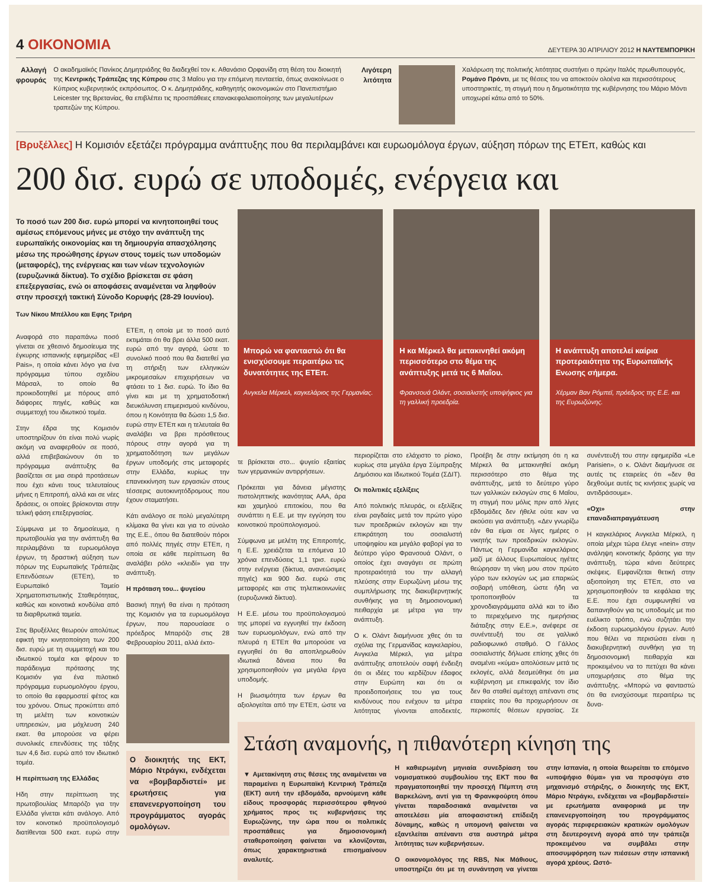4 ΟΙΚΟΝΟΜΙΑ
ΔΕΥΤΕΡΑ 30 ΑΠΡΙΛΙΟΥ 2012 Η ΝΑΥΤΕΜΠΟΡΙΚΗ
Αλλαγή φρουράς Ο ακαδημαϊκός Πανίκος Δημητριάδης θα διαδεχθεί τον κ. Αθανάσιο Ορφανίδη στη θέση του διοικητή της Κεντρικής Τράπεζας της Κύπρου στις 3 Μαΐου για την επόμενη πενταετία, όπως ανακοίνωσε ο Κύπριος κυβερνητικός εκπρόσωπος. Ο κ. Δημητριάδης, καθηγητής οικονομικών στο Πανεπιστήμιο Leicester της Βρετανίας, θα επιβλέπει τις προσπάθειες επανακεφαλαιοποίησης των μεγαλυτέρων τραπεζών της Κύπρου.
Λιγότερη λιτότητα
Χαλάρωση της πολιτικής λιτότητας συστήνει ο πρώην Ιταλός πρωθυπουργός, Ρομάνο Πρόντι, με τις θέσεις του να αποκτούν ολοένα και περισσότερους υποστηρικτές, τη στιγμή που η δημοτικότητα της κυβέρνησης του Μάριο Μόντι υποχωρεί κάτω από το 50%.
[Βρυξέλλες] Η Κομισιόν εξετάζει πρόγραμμα ανάπτυξης που θα περιλαμβάνει και ευρωομόλογα έργων, αύξηση πόρων της ΕΤΕπ, καθώς και
200 δισ. ευρώ σε υποδομές, ενέργεια και
Το ποσό των 200 δισ. ευρώ μπορεί να κινητοποιηθεί τους αμέσως επόμενους μήνες με στόχο την ανάπτυξη της ευρωπαϊκής οικονομίας και τη δημιουργία απασχόλησης μέσω της προώθησης έργων στους τομείς των υποδομών (μεταφορές), της ενέργειας και των νέων τεχνολογιών (ευρυζωνικά δίκτυα). Το σχέδιο βρίσκεται σε φάση επεξεργασίας, ενώ οι αποφάσεις αναμένεται να ληφθούν στην προσεχή τακτική Σύνοδο Κορυφής (28-29 Ιουνίου).
Των Νίκου Μπέλλου και Εφης Τριήρη
Αναφορά στο παραπάνω ποσό γίνεται σε χθεσινό δημοσίευμα της έγκυρης ισπανικής εφημερίδας «El Pais», η οποία κάνει λόγο για ένα πρόγραμμα τύπου σχεδίου Μάρσαλ, το οποίο θα προικοδοτηθεί με πόρους από διάφορες πηγές, καθώς και συμμετοχή του ιδιωτικού τομέα.
Στην έδρα της Κομισιόν υποστηρίζουν ότι είναι πολύ νωρίς ακόμη να αναφερθούν σε ποσό, αλλά επιβεβαιώνουν ότι το πρόγραμμα ανάπτυξης θα βασίζεται σε μια σειρά προτάσεων που έχει κάνει τους τελευταίους μήνες η Επιτροπή, αλλά και σε νέες δράσεις, οι οποίες βρίσκονται στην τελική φάση επεξεργασίας.
Σύμφωνα με το δημοσίευμα, η πρωτοβουλία για την ανάπτυξη θα περιλαμβάνει τα ευρωομόλογα έργων, τη δραστική αύξηση των πόρων της Ευρωπαϊκής Τράπεζας Επενδύσεων (ΕΤΕπ), το Ευρωπαϊκό Ταμείο Χρηματοπιστωτικής Σταθερότητας, καθώς και κοινοτικά κονδύλια από τα διαρθρωτικά ταμεία.
Στις Βρυξέλλες θεωρούν απολύτως εφικτή την κινητοποίηση των 200 δισ. ευρώ με τη συμμετοχή και του ιδιωτικού τομέα και φέρουν το παράδειγμα πρότασης της Κομισιόν για ένα πιλοτικό πρόγραμμα ευρωομολόγου έργου, το οποίο θα εφαρμοστεί φέτος και του χρόνου. Οπως προκύπτει από τη μελέτη των κοινοτικών υπηρεσιών, μια μόχλευση 240 εκατ. θα μπορούσε να φέρει συνολικές επενδύσεις της τάξης των 4,6 δισ. ευρώ από τον ιδιωτικό τομέα.
Η περίπτωση της Ελλάδας
Ηδη στην περίπτωση της πρωτοβουλίας Μπαρόζο για την Ελλάδα γίνεται κάτι ανάλογο. Από τον κοινοτικό προϋπολογισμό διατίθενται 500 εκατ. ευρώ στην ΕΤΕπ, η οποία με το ποσό αυτό εκτιμάται ότι θα βρει άλλα 500 εκατ. ευρώ από την αγορά, ώστε το συνολικό ποσό που θα διατεθεί για τη στήριξη των ελληνικών μικρομεσαίων επιχειρήσεων να φτάσει το 1 δισ. ευρώ. Το ίδιο θα γίνει και με τη χρηματοδοτική διευκόλυνση επιμερισμού κινδύνου, όπου η Κοινότητα θα δώσει 1,5 δισ. ευρώ στην ΕΤΕπ και η τελευταία θα αναλάβει να βρει πρόσθετους πόρους στην αγορά για τη χρηματοδότηση των μεγάλων έργων υποδομής στις μεταφορές στην Ελλάδα, κυρίως την επανεκκίνηση των εργασιών στους τέσσερις αυτοκινητόδρομους που έχουν σταματήσει.
Κάτι ανάλογο σε πολύ μεγαλύτερη κλίμακα θα γίνει και για το σύνολο της Ε.Ε., όπου θα διατεθούν πόροι από πολλές πηγές στην ΕΤΕπ, η οποία σε κάθε περίπτωση θα αναλάβει ρόλο «κλειδί» για την ανάπτυξη.
Η πρόταση του... ψυγείου
Βασική πηγή θα είναι η πρόταση της Κομισιόν για τα ευρωομόλογα έργων, που παρουσίασε ο πρόεδρος Μπαρόζο στις 28 Φεβρουαρίου 2011, αλλά έκτο-
Ο διοικητής της ΕΚΤ, Μάριο Ντράγκι, ενδέχεται να «βομβαρδιστεί» με ερωτήσεις για επανενεργοποίηση του προγράμματος αγοράς ομολόγων.
Μπορώ να φανταστώ ότι θα ενισχύσουμε περαιτέρω τις δυνατότητες της ΕΤΕπ.
Ανγκελα Μέρκελ, καγκελάριος της Γερμανίας.
Η κα Μέρκελ θα μετακινηθεί ακόμη περισσότερο στο θέμα της ανάπτυξης μετά τις 6 Μαΐου.
Φρανσουά Ολάντ, σοσιαλιστής υποψήφιος για τη γαλλική προεδρία.
Η ανάπτυξη αποτελεί καίρια προτεραιότητα της Ευρωπαϊκής Ενωσης σήμερα.
Χέρμαν Βαν Ρόμπεϊ, πρόεδρος της Ε.Ε. και της Ευρωζώνης.
τε βρίσκεται στο... ψυγείο εξαιτίας των γερμανικών αντιρρήσεων.
Πρόκειται για δάνεια μέγιστης πιστοληπτικής ικανότητας ΑΑΑ, άρα και χαμηλού επιτοκίου, που θα συνάπτει η Ε.Ε. με την εγγύηση του κοινοτικού προϋπολογισμού.
Σύμφωνα με μελέτη της Επιτροπής, η Ε.Ε. χρειάζεται τα επόμενα 10 χρόνια επενδύσεις 1,1 τρισ. ευρώ στην ενέργεια (δίκτυα, ανανεώσιμες πηγές) και 900 δισ. ευρώ στις μεταφορές και στις τηλεπικοινωνίες (ευρυζωνικά δίκτυα).
Η Ε.Ε. μέσω του προϋπολογισμού της μπορεί να εγγυηθεί την έκδοση των ευρωομολόγων, ενώ από την πλευρά η ΕΤΕπ θα μπορούσε να εγγυηθεί ότι θα αποπληρωθούν ιδιωτικά δάνεια που θα χρησιμοποιηθούν για μεγάλα έργα υποδομής.
Η βιωσιμότητα των έργων θα αξιολογείται από την ΕΤΕπ, ώστε να περιορίζεται στο ελάχιστο το ρίσκο, κυρίως στα μεγάλα έργα Σύμπραξης Δημόσιου και Ιδιωτικού Τομέα (ΣΔΙΤ).
Οι πολιτικές εξελίξεις
Από πολιτικής πλευράς, οι εξελίξεις είναι ραγδαίες μετά τον πρώτο γύρο των προεδρικών εκλογών και την επικράτηση του σοσιαλιστή υποψηφίου και μεγάλο φαβορί για το δεύτερο γύρο Φρανσουά Ολάντ, ο οποίος έχει αναγάγει σε πρώτη προτεραιότητά του την αλλαγή πλεύσης στην Ευρωζώνη μέσω της συμπλήρωσης της διακυβερνητικής συνθήκης για τη δημοσιονομική πειθαρχία με μέτρα για την ανάπτυξη.
Ο κ. Ολάντ διαμήνυσε χθες ότι τα σχόλια της Γερμανίδας καγκελαρίου, Ανγκελα Μέρκελ, για μέτρα ανάπτυξης αποτελούν σαφή ένδειξη ότι οι ιδέες του κερδίζουν έδαφος στην Ευρώπη και ότι οι προειδοποιήσεις του για τους κινδύνους που ενέχουν τα μέτρα λιτότητας γίνονται αποδεκτές. Προέβη δε στην εκτίμηση ότι η κα Μέρκελ θα μετακινηθεί ακόμη περισσότερο στο θέμα της ανάπτυξης, μετά το δεύτερο γύρο των γαλλικών εκλογών στις 6 Μαΐου, τη στιγμή που μόλις πριν από λίγες εβδομάδες δεν ήθελε ούτε καν να ακούσει για ανάπτυξη. «Δεν γνωρίζω εάν θα είμαι σε λίγες ημέρες ο νικητής των προεδρικών εκλογών. Πάντως η Γερμανίδα καγκελάριος μαζί με άλλους Ευρωπαίους ηγέτες θεώρησαν τη νίκη μου στον πρώτο γύρο των εκλογών ως μια επαρκώς σοβαρή υπόθεση, ώστε ήδη να τροποποιηθούν τα χρονοδιαγράμματα αλλά και το ίδιο το περιεχόμενο της ημερήσιας διάταξης στην Ε.Ε.», ανέφερε σε συνέντευξή του σε γαλλικό ραδιοφωνικό σταθμό. Ο Γάλλος σοσιαλιστής δήλωσε επίσης χθες ότι αναμένει «κύμα» απολύσεων μετά τις εκλογές, αλλά δεσμεύθηκε ότι μια κυβέρνηση με επικεφαλής τον ίδιο δεν θα σταθεί αμέτοχη απέναντι στις εταιρείες που θα προχωρήσουν σε περικοπές θέσεων εργασίας. Σε συνέντευξή του στην εφημερίδα «Le Parisien», ο κ. Ολάντ διαμήνυσε σε αυτές τις εταιρείες ότι «δεν θα δεχθούμε αυτές τις κινήσεις χωρίς να αντιδράσουμε».
«Οχι» στην επαναδιαπραγμάτευση
Η καγκελάριος Ανγκελα Μέρκελ, η οποία μέχρι τώρα έλεγε «nein» στην ανάληψη κοινοτικής δράσης για την ανάπτυξη, τώρα κάνει δεύτερες σκέψεις. Εμφανίζεται θετική στην αξιοποίηση της ΕΤΕπ, στο να χρησιμοποιηθούν τα κεφάλαια της Ε.Ε. που έχει συμφωνηθεί να δαπανηθούν για τις υποδομές με πιο ευέλικτο τρόπο, ενώ συζητάει την έκδοση ευρωομολόγου έργων. Αυτό που θέλει να περισώσει είναι η διακυβερνητική συνθήκη για τη δημοσιονομική πειθαρχία και προκειμένου να το πετύχει θα κάνει υποχωρήσεις στο θέμα της ανάπτυξης. «Μπορώ να φανταστώ ότι θα ενισχύσουμε περαιτέρω τις δυνα-
Στάση αναμονής, η πιθανότερη κίνηση της
▼ Αμετακίνητη στις θέσεις της αναμένεται να παραμείνει η Ευρωπαϊκή Κεντρική Τράπεζα (ΕΚΤ) αυτή την εβδομάδα, αρνούμενη κάθε είδους προσφοράς περισσότερου φθηνού χρήματος προς τις κυβερνήσεις της Ευρωζώνης, την ώρα που οι πολιτικές προσπάθειες για δημοσιονομική σταθεροποίηση φαίνεται να κλονίζονται, όπως χαρακτηριστικά επισημαίνουν αναλυτές.
Η καθιερωμένη μηνιαία συνεδρίαση του νομισματικού συμβουλίου της ΕΚΤ που θα πραγματοποιηθεί την προσεχή Πέμπτη στη Βαρκελώνη, αντί για τη Φρανκφούρτη όπου γίνεται παραδοσιακά αναμένεται να αποτελέσει μία αποφασιστική επίδειξη δύναμης, καθώς η υπομονή φαίνεται να εξαντλείται απέναντι στα αυστηρά μέτρα λιτότητας των κυβερνήσεων.
Ο οικονομολόγος της RBS, Νικ Μάθιους, υποστηρίζει ότι με τη συνάντηση να γίνεται στην Ισπανία, η οποία θεωρείται το επόμενο «υποψήφιο θύμα» για να προσφύγει στο μηχανισμό στήριξης, ο διοικητής της ΕΚΤ, Μάριο Ντράγκι, ενδέχεται να «βομβαρδιστεί» με ερωτήματα αναφορικά με την επανενεργοποίηση του προγράμματος αγοράς περιφερειακών κρατικών ομολόγων στη δευτερογενή αγορά από την τράπεζα προκειμένου να συμβάλει στην αποσυμφόρηση των πιέσεων στην ισπανική αγορά χρέους. Ωστό-